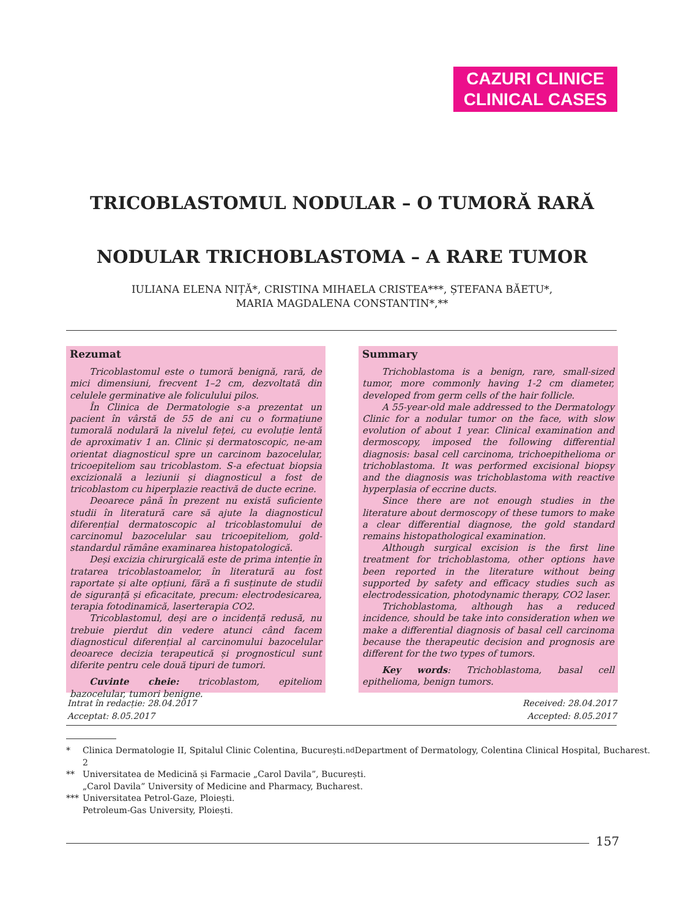CAZURI CLINICE
CLINICAL CASES
TRICOBLASTOMUL NODULAR – O TUMORĂ RARĂ
NODULAR TRICHOBLASTOMA – A RARE TUMOR
IULIANA ELENA NIȚĂ*, CRISTINA MIHAELA CRISTEA***, ȘTEFANA BĂETU*,
MARIA MAGDALENA CONSTANTIN*,**
Rezumat
Tricoblastomul este o tumoră benignă, rară, de mici dimensiuni, frecvent 1–2 cm, dezvoltată din celulele germinative ale foliculului pilos.
În Clinica de Dermatologie s-a prezentat un pacient în vârstă de 55 de ani cu o formațiune tumorală nodulară la nivelul feței, cu evoluție lentă de aproximativ 1 an. Clinic și dermatoscopic, ne-am orientat diagnosticul spre un carcinom bazocelular, tricoepiteliom sau tricoblastom. S-a efectuat biopsia excizională a leziunii și diagnosticul a fost de tricoblastom cu hiperplazie reactivă de ducte ecrine.
Deoarece până în prezent nu există suficiente studii în literatură care să ajute la diagnosticul diferențial dermatoscopic al tricoblastomului de carcinomul bazocelular sau tricoepiteliom, gold-standardul rămâne examinarea histopatologică.
Deși excizia chirurgicală este de prima intenție în tratarea tricoblastoamelor, în literatură au fost raportate și alte opțiuni, fără a fi susținute de studii de siguranță și eficacitate, precum: electrodesicarea, terapia fotodinamică, laserterapia CO2.
Tricoblastomul, deși are o incidență redusă, nu trebuie pierdut din vedere atunci când facem diagnosticul diferențial al carcinomului bazocelular deoarece decizia terapeutică și prognosticul sunt diferite pentru cele două tipuri de tumori.
Cuvinte cheie: tricoblastom, epiteliom bazocelular, tumori benigne.
Summary
Trichoblastoma is a benign, rare, small-sized tumor, more commonly having 1-2 cm diameter, developed from germ cells of the hair follicle.
A 55-year-old male addressed to the Dermatology Clinic for a nodular tumor on the face, with slow evolution of about 1 year. Clinical examination and dermoscopy, imposed the following differential diagnosis: basal cell carcinoma, trichoepithelioma or trichoblastoma. It was performed excisional biopsy and the diagnosis was trichoblastoma with reactive hyperplasia of eccrine ducts.
Since there are not enough studies in the literature about dermoscopy of these tumors to make a clear differential diagnose, the gold standard remains histopathological examination.
Although surgical excision is the first line treatment for trichoblastoma, other options have been reported in the literature without being supported by safety and efficacy studies such as electrodessication, photodynamic therapy, CO2 laser.
Trichoblastoma, although has a reduced incidence, should be take into consideration when we make a differential diagnosis of basal cell carcinoma because the therapeutic decision and prognosis are different for the two types of tumors.
Key words: Trichoblastoma, basal cell epithelioma, benign tumors.
Intrat în redacție: 28.04.2017
Acceptat: 8.05.2017
Received: 28.04.2017
Accepted: 8.05.2017
* Clinica Dermatologie II, Spitalul Clinic Colentina, București.
2<sup>nd</sup> Department of Dermatology, Colentina Clinical Hospital, Bucharest.
** Universitatea de Medicină și Farmacie „Carol Davila”, București.
„Carol Davila” University of Medicine and Pharmacy, Bucharest.
*** Universitatea Petrol-Gaze, Ploiești.
Petroleum-Gas University, Ploiești.
157